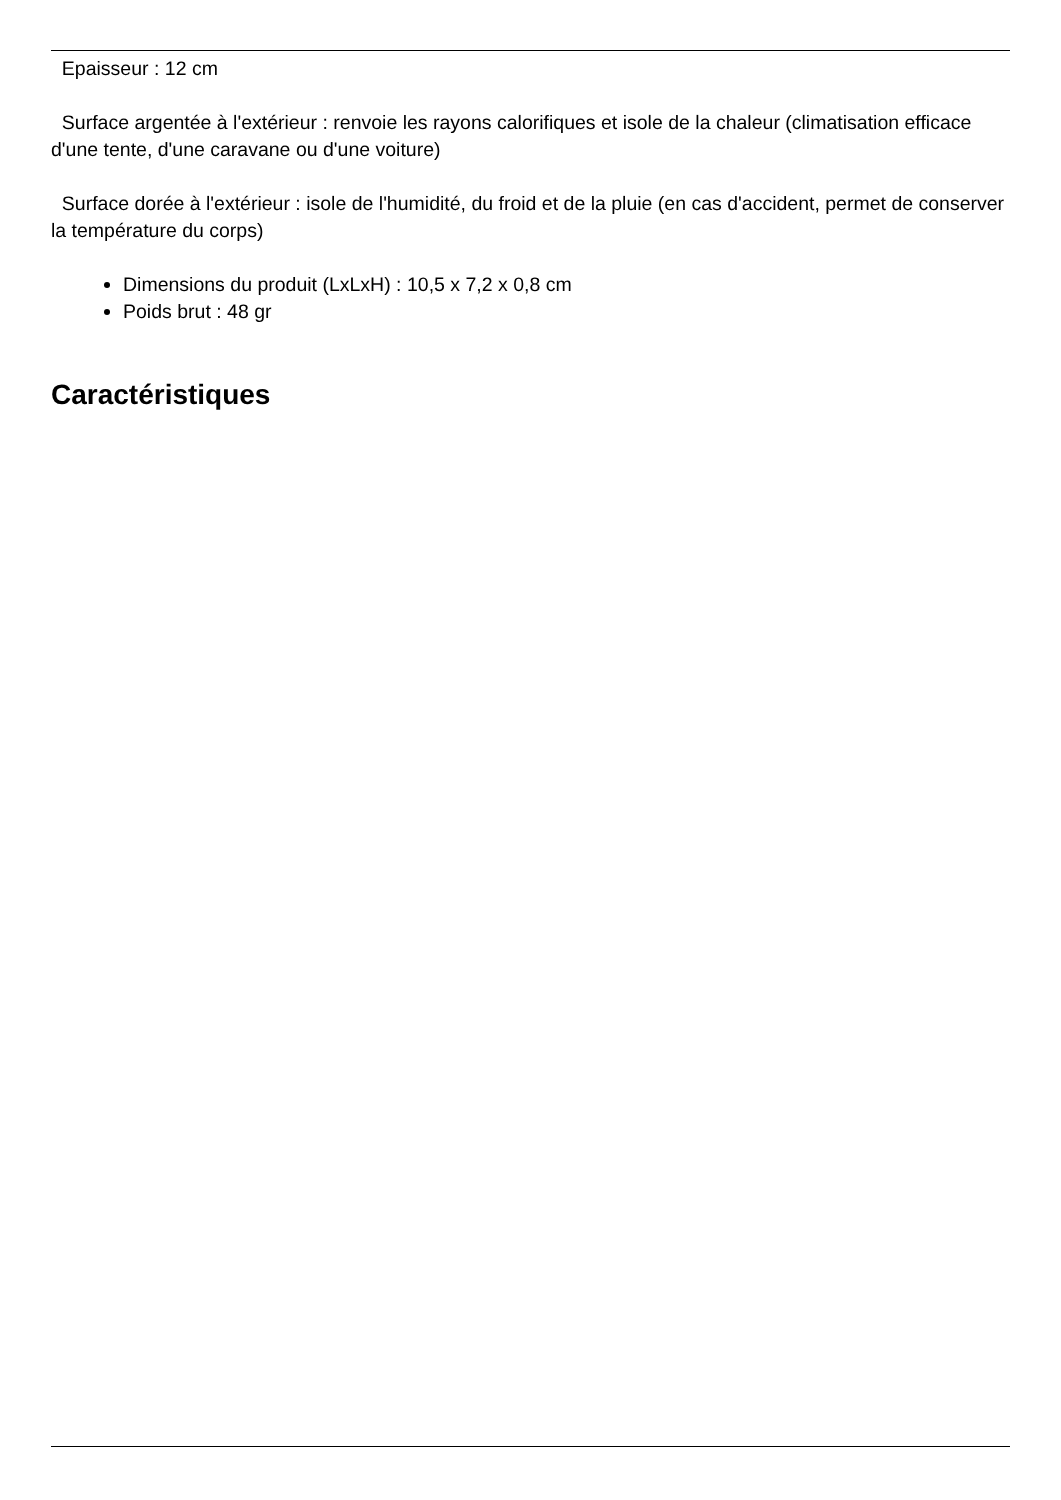Epaisseur : 12 cm
Surface argentée à l'extérieur : renvoie les rayons calorifiques et isole de la chaleur (climatisation efficace d'une tente, d'une caravane ou d'une voiture)
Surface dorée à l'extérieur : isole de l'humidité, du froid et de la pluie (en cas d'accident, permet de conserver la température du corps)
Dimensions du produit (LxLxH) : 10,5 x 7,2 x 0,8 cm
Poids brut : 48 gr
Caractéristiques